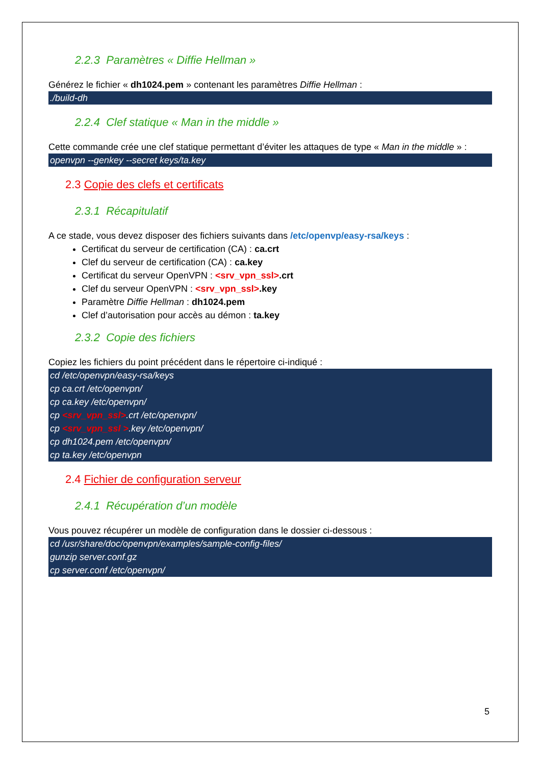2.2.3 Paramètres « Diffie Hellman »
Générez le fichier « dh1024.pem » contenant les paramètres Diffie Hellman :
./build-dh
2.2.4 Clef statique « Man in the middle »
Cette commande crée une clef statique permettant d’éviter les attaques de type « Man in the middle » :
openvpn --genkey --secret keys/ta.key
2.3 Copie des clefs et certificats
2.3.1 Récapitulatif
A ce stade, vous devez disposer des fichiers suivants dans /etc/openvp/easy-rsa/keys :
Certificat du serveur de certification (CA) : ca.crt
Clef du serveur de certification (CA) : ca.key
Certificat du serveur OpenVPN : <srv_vpn_ssl>.crt
Clef du serveur OpenVPN : <srv_vpn_ssl>.key
Paramètre Diffie Hellman : dh1024.pem
Clef d’autorisation pour accès au démon : ta.key
2.3.2 Copie des fichiers
Copiez les fichiers du point précédent dans le répertoire ci-indiqué :
cd /etc/openvpn/easy-rsa/keys
cp ca.crt /etc/openvpn/
cp ca.key /etc/openvpn/
cp <srv_vpn_ssl>.crt /etc/openvpn/
cp <srv_vpn_ssl >.key /etc/openvpn/
cp dh1024.pem /etc/openvpn/
cp ta.key /etc/openvpn
2.4 Fichier de configuration serveur
2.4.1 Récupération d’un modèle
Vous pouvez récupérer un modèle de configuration dans le dossier ci-dessous :
cd /usr/share/doc/openvpn/examples/sample-config-files/
gunzip server.conf.gz
cp server.conf /etc/openvpn/
5